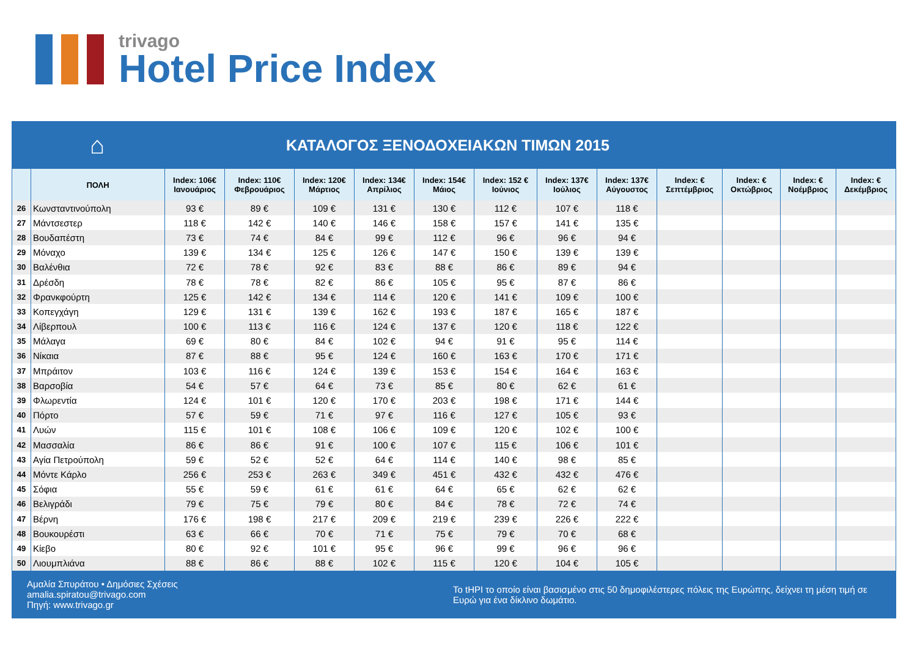trivago
Hotel Price Index
⌂
ΚΑΤΑΛΟΓΟΣ ΞΕΝΟΔΟΧΕΙΑΚΩΝ ΤΙΜΩΝ 2015
| | ΠΟΛΗ | Index: 106€ Ιανουάριος | Index: 110€ Φεβρουάριος | Index: 120€ Μάρτιος | Index: 134€ Απρίλιος | Index: 154€ Μάιος | Index: 152 € Ιούνιος | Index: 137€ Ιούλιος | Index: 137€ Αύγουστος | Index: € Σεπτέμβριος | Index: € Οκτώβριος | Index: € Νοέμβριος | Index: € Δεκέμβριος |
| --- | --- | --- | --- | --- | --- | --- | --- | --- | --- | --- | --- | --- | --- |
| 26 | Κωνσταντινούπολη | 93 € | 89 € | 109 € | 131 € | 130 € | 112 € | 107 € | 118 € | | | | |
| 27 | Μάντσεστερ | 118 € | 142 € | 140 € | 146 € | 158 € | 157 € | 141 € | 135 € | | | | |
| 28 | Βουδαπέστη | 73 € | 74 € | 84 € | 99 € | 112 € | 96 € | 96 € | 94 € | | | | |
| 29 | Μόναχο | 139 € | 134 € | 125 € | 126 € | 147 € | 150 € | 139 € | 139 € | | | | |
| 30 | Βαλένθια | 72 € | 78 € | 92 € | 83 € | 88 € | 86 € | 89 € | 94 € | | | | |
| 31 | Δρέσδη | 78 € | 78 € | 82 € | 86 € | 105 € | 95 € | 87 € | 86 € | | | | |
| 32 | Φρανκφούρτη | 125 € | 142 € | 134 € | 114 € | 120 € | 141 € | 109 € | 100 € | | | | |
| 33 | Κοπεγχάγη | 129 € | 131 € | 139 € | 162 € | 193 € | 187 € | 165 € | 187 € | | | | |
| 34 | Λίβερπουλ | 100 € | 113 € | 116 € | 124 € | 137 € | 120 € | 118 € | 122 € | | | | |
| 35 | Μάλαγα | 69 € | 80 € | 84 € | 102 € | 94 € | 91 € | 95 € | 114 € | | | | |
| 36 | Νίκαια | 87 € | 88 € | 95 € | 124 € | 160 € | 163 € | 170 € | 171 € | | | | |
| 37 | Μπράιτον | 103 € | 116 € | 124 € | 139 € | 153 € | 154 € | 164 € | 163 € | | | | |
| 38 | Βαρσοβία | 54 € | 57 € | 64 € | 73 € | 85 € | 80 € | 62 € | 61 € | | | | |
| 39 | Φλωρεντία | 124 € | 101 € | 120 € | 170 € | 203 € | 198 € | 171 € | 144 € | | | | |
| 40 | Πόρτο | 57 € | 59 € | 71 € | 97 € | 116 € | 127 € | 105 € | 93 € | | | | |
| 41 | Λυών | 115 € | 101 € | 108 € | 106 € | 109 € | 120 € | 102 € | 100 € | | | | |
| 42 | Μασσαλία | 86 € | 86 € | 91 € | 100 € | 107 € | 115 € | 106 € | 101 € | | | | |
| 43 | Αγία Πετρούπολη | 59 € | 52 € | 52 € | 64 € | 114 € | 140 € | 98 € | 85 € | | | | |
| 44 | Μόντε Κάρλο | 256 € | 253 € | 263 € | 349 € | 451 € | 432 € | 432 € | 476 € | | | | |
| 45 | Σόφια | 55 € | 59 € | 61 € | 61 € | 64 € | 65 € | 62 € | 62 € | | | | |
| 46 | Βελιγράδι | 79 € | 75 € | 79 € | 80 € | 84 € | 78 € | 72 € | 74 € | | | | |
| 47 | Βέρνη | 176 € | 198 € | 217 € | 209 € | 219 € | 239 € | 226 € | 222 € | | | | |
| 48 | Βουκουρέστι | 63 € | 66 € | 70 € | 71 € | 75 € | 79 € | 70 € | 68 € | | | | |
| 49 | Κίεβο | 80 € | 92 € | 101 € | 95 € | 96 € | 99 € | 96 € | 96 € | | | | |
| 50 | Λιουμπλιάνα | 88 € | 86 € | 88 € | 102 € | 115 € | 120 € | 104 € | 105 € | | | | |
Αμαλία Σπυράτου • Δημόσιες Σχέσεις
amalia.spiratou@trivago.com
Πηγή: www.trivago.gr
Το tHPI το οποίο είναι βασισμένο στις 50 δημοφιλέστερες πόλεις της Ευρώπης, δείχνει τη μέση τιμή σε Ευρώ για ένα δίκλινο δωμάτιο.